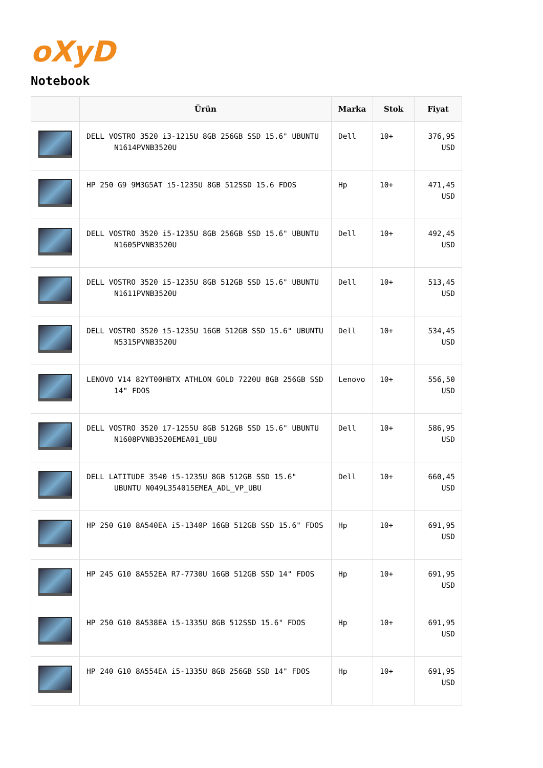oXyD
Notebook
| | Ürün | Marka | Stok | Fiyat |
| --- | --- | --- | --- | --- |
| | DELL VOSTRO 3520 i3-1215U 8GB 256GB SSD 15.6" UBUNTU N1614PVNB3520U | Dell | 10+ | 376,95 USD |
| | HP 250 G9 9M3G5AT i5-1235U 8GB 512SSD 15.6 FDOS | Hp | 10+ | 471,45 USD |
| | DELL VOSTRO 3520 i5-1235U 8GB 256GB SSD 15.6" UBUNTU N1605PVNB3520U | Dell | 10+ | 492,45 USD |
| | DELL VOSTRO 3520 i5-1235U 8GB 512GB SSD 15.6" UBUNTU N1611PVNB3520U | Dell | 10+ | 513,45 USD |
| | DELL VOSTRO 3520 i5-1235U 16GB 512GB SSD 15.6" UBUNTU N5315PVNB3520U | Dell | 10+ | 534,45 USD |
| | LENOVO V14 82YT00HBTX ATHLON GOLD 7220U 8GB 256GB SSD 14" FDOS | Lenovo | 10+ | 556,50 USD |
| | DELL VOSTRO 3520 i7-1255U 8GB 512GB SSD 15.6" UBUNTU N1608PVNB3520EMEA01_UBU | Dell | 10+ | 586,95 USD |
| | DELL LATITUDE 3540 i5-1235U 8GB 512GB SSD 15.6" UBUNTU N049L354015EMEA_ADL_VP_UBU | Dell | 10+ | 660,45 USD |
| | HP 250 G10 8A540EA i5-1340P 16GB 512GB SSD 15.6" FDOS | Hp | 10+ | 691,95 USD |
| | HP 245 G10 8A552EA R7-7730U 16GB 512GB SSD 14" FDOS | Hp | 10+ | 691,95 USD |
| | HP 250 G10 8A538EA i5-1335U 8GB 512SSD 15.6" FDOS | Hp | 10+ | 691,95 USD |
| | HP 240 G10 8A554EA i5-1335U 8GB 256GB SSD 14" FDOS | Hp | 10+ | 691,95 USD |